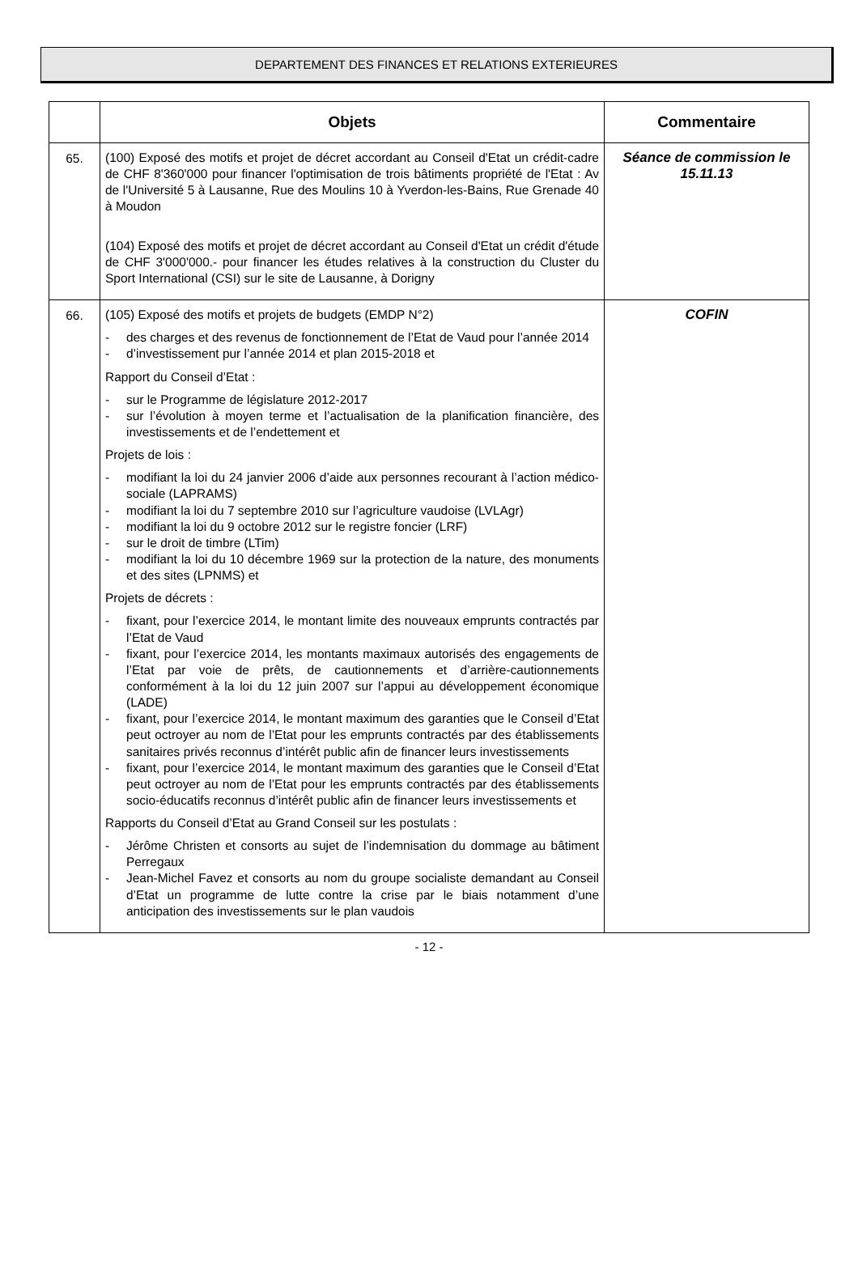DEPARTEMENT DES FINANCES ET RELATIONS EXTERIEURES
| | Objets | Commentaire |
| --- | --- | --- |
| 65. | (100) Exposé des motifs et projet de décret accordant au Conseil d'Etat un crédit-cadre de CHF 8'360'000 pour financer l'optimisation de trois bâtiments propriété de l'Etat : Av de l'Université 5 à Lausanne, Rue des Moulins 10 à Yverdon-les-Bains, Rue Grenade 40 à Moudon (104) Exposé des motifs et projet de décret accordant au Conseil d'Etat un crédit d'étude de CHF 3'000'000.- pour financer les études relatives à la construction du Cluster du Sport International (CSI) sur le site de Lausanne, à Dorigny | Séance de commission le 15.11.13 |
| 66. | (105) Exposé des motifs et projets de budgets (EMDP N°2) - des charges et des revenus de fonctionnement de l’Etat de Vaud pour l’année 2014 - d’investissement pur l’année 2014 et plan 2015-2018 et Rapport du Conseil d’Etat : - sur le Programme de législature 2012-2017 - sur l’évolution à moyen terme et l’actualisation de la planification financière, des investissements et de l’endettement et Projets de lois : - modifiant la loi du 24 janvier 2006 d’aide aux personnes recourant à l’action médico-sociale (LAPRAMS) - modifiant la loi du 7 septembre 2010 sur l’agriculture vaudoise (LVLAgr) - modifiant la loi du 9 octobre 2012 sur le registre foncier (LRF) - sur le droit de timbre (LTim) - modifiant la loi du 10 décembre 1969 sur la protection de la nature, des monuments et des sites (LPNMS) et Projets de décrets : - fixant, pour l’exercice 2014, le montant limite des nouveaux emprunts contractés par l’Etat de Vaud - fixant, pour l’exercice 2014, les montants maximaux autorisés des engagements de l’Etat par voie de prêts, de cautionnements et d’arrière-cautionnements conformément à la loi du 12 juin 2007 sur l’appui au développement économique (LADE) - fixant, pour l’exercice 2014, le montant maximum des garanties que le Conseil d’Etat peut octroyer au nom de l’Etat pour les emprunts contractés par des établissements sanitaires privés reconnus d’intérêt public afin de financer leurs investissements - fixant, pour l’exercice 2014, le montant maximum des garanties que le Conseil d’Etat peut octroyer au nom de l’Etat pour les emprunts contractés par des établissements socio-éducatifs reconnus d’intérêt public afin de financer leurs investissements et Rapports du Conseil d’Etat au Grand Conseil sur les postulats : - Jérôme Christen et consorts au sujet de l’indemnisation du dommage au bâtiment Perregaux - Jean-Michel Favez et consorts au nom du groupe socialiste demandant au Conseil d’Etat un programme de lutte contre la crise par le biais notamment d’une anticipation des investissements sur le plan vaudois | COFIN |
- 12 -